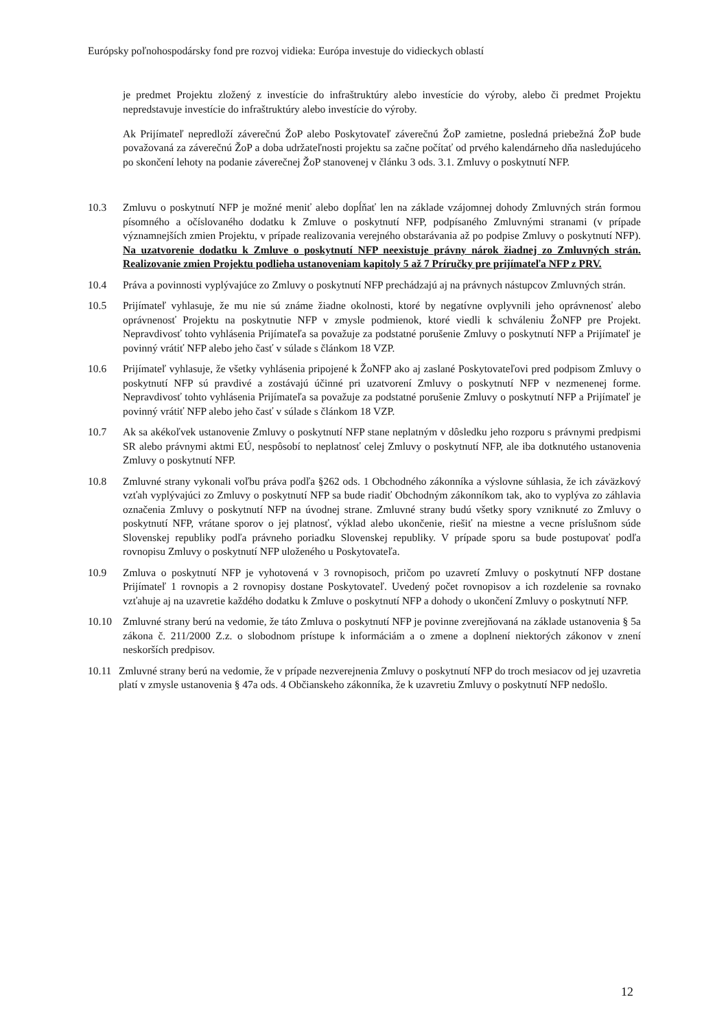Európsky poľnohospodársky fond pre rozvoj vidieka: Európa investuje do vidieckych oblastí
je predmet Projektu zložený z investície do infraštruktúry alebo investície do výroby, alebo či predmet Projektu nepredstavuje investície do infraštruktúry alebo investície do výroby.
Ak Prijímateľ nepredloží záverečnú ŽoP alebo Poskytovateľ záverečnú ŽoP zamietne, posledná priebežná ŽoP bude považovaná za záverečnú ŽoP a doba udržateľnosti projektu sa začne počítať od prvého kalendárneho dňa nasledujúceho po skončení lehoty na podanie záverečnej ŽoP stanovenej v článku 3 ods. 3.1. Zmluvy o poskytnutí NFP.
10.3 Zmluvu o poskytnutí NFP je možné meniť alebo dopĺňať len na základe vzájomnej dohody Zmluvných strán formou písomného a očíslovaného dodatku k Zmluve o poskytnutí NFP, podpísaného Zmluvnými stranami (v prípade významnejších zmien Projektu, v prípade realizovania verejného obstarávania až po podpise Zmluvy o poskytnutí NFP). Na uzatvorenie dodatku k Zmluve o poskytnutí NFP neexistuje právny nárok žiadnej zo Zmluvných strán. Realizovanie zmien Projektu podlieha ustanoveniam kapitoly 5 až 7 Príručky pre prijímateľa NFP z PRV.
10.4 Práva a povinnosti vyplývajúce zo Zmluvy o poskytnutí NFP prechádzajú aj na právnych nástupcov Zmluvných strán.
10.5 Prijímateľ vyhlasuje, že mu nie sú známe žiadne okolnosti, ktoré by negatívne ovplyvnili jeho oprávnenosť alebo oprávnenosť Projektu na poskytnutie NFP v zmysle podmienok, ktoré viedli k schváleniu ŽoNFP pre Projekt. Nepravdivosť tohto vyhlásenia Prijímateľa sa považuje za podstatné porušenie Zmluvy o poskytnutí NFP a Prijímateľ je povinný vrátiť NFP alebo jeho časť v súlade s článkom 18 VZP.
10.6 Prijímateľ vyhlasuje, že všetky vyhlásenia pripojené k ŽoNFP ako aj zaslané Poskytovateľovi pred podpisom Zmluvy o poskytnutí NFP sú pravdivé a zostávajú účinné pri uzatvorení Zmluvy o poskytnutí NFP v nezmenenej forme. Nepravdivosť tohto vyhlásenia Prijímateľa sa považuje za podstatné porušenie Zmluvy o poskytnutí NFP a Prijímateľ je povinný vrátiť NFP alebo jeho časť v súlade s článkom 18 VZP.
10.7 Ak sa akékoľvek ustanovenie Zmluvy o poskytnutí NFP stane neplatným v dôsledku jeho rozporu s právnymi predpismi SR alebo právnymi aktmi EÚ, nespôsobí to neplatnosť celej Zmluvy o poskytnutí NFP, ale iba dotknutého ustanovenia Zmluvy o poskytnutí NFP.
10.8 Zmluvné strany vykonali voľbu práva podľa §262 ods. 1 Obchodného zákonníka a výslovne súhlasia, že ich záväzkový vzťah vyplývajúci zo Zmluvy o poskytnutí NFP sa bude riadiť Obchodným zákonníkom tak, ako to vyplýva zo záhlavia označenia Zmluvy o poskytnutí NFP na úvodnej strane. Zmluvné strany budú všetky spory vzniknuté zo Zmluvy o poskytnutí NFP, vrátane sporov o jej platnosť, výklad alebo ukončenie, riešiť na miestne a vecne príslušnom súde Slovenskej republiky podľa právneho poriadku Slovenskej republiky. V prípade sporu sa bude postupovať podľa rovnopisu Zmluvy o poskytnutí NFP uloženého u Poskytovateľa.
10.9 Zmluva o poskytnutí NFP je vyhotovená v 3 rovnopisoch, pričom po uzavretí Zmluvy o poskytnutí NFP dostane Prijímateľ 1 rovnopis a 2 rovnopisy dostane Poskytovateľ. Uvedený počet rovnopisov a ich rozdelenie sa rovnako vzťahuje aj na uzavretie každého dodatku k Zmluve o poskytnutí NFP a dohody o ukončení Zmluvy o poskytnutí NFP.
10.10 Zmluvné strany berú na vedomie, že táto Zmluva o poskytnutí NFP je povinne zverejňovaná na základe ustanovenia § 5a zákona č. 211/2000 Z.z. o slobodnom prístupe k informáciám a o zmene a doplnení niektorých zákonov v znení neskorších predpisov.
10.11
Zmluvné strany berú na vedomie, že v prípade nezverejnenia Zmluvy o poskytnutí NFP do troch mesiacov od jej uzavretia platí v zmysle ustanovenia § 47a ods. 4 Občianskeho zákonníka, že k uzavretiu Zmluvy o poskytnutí NFP nedošlo.
12